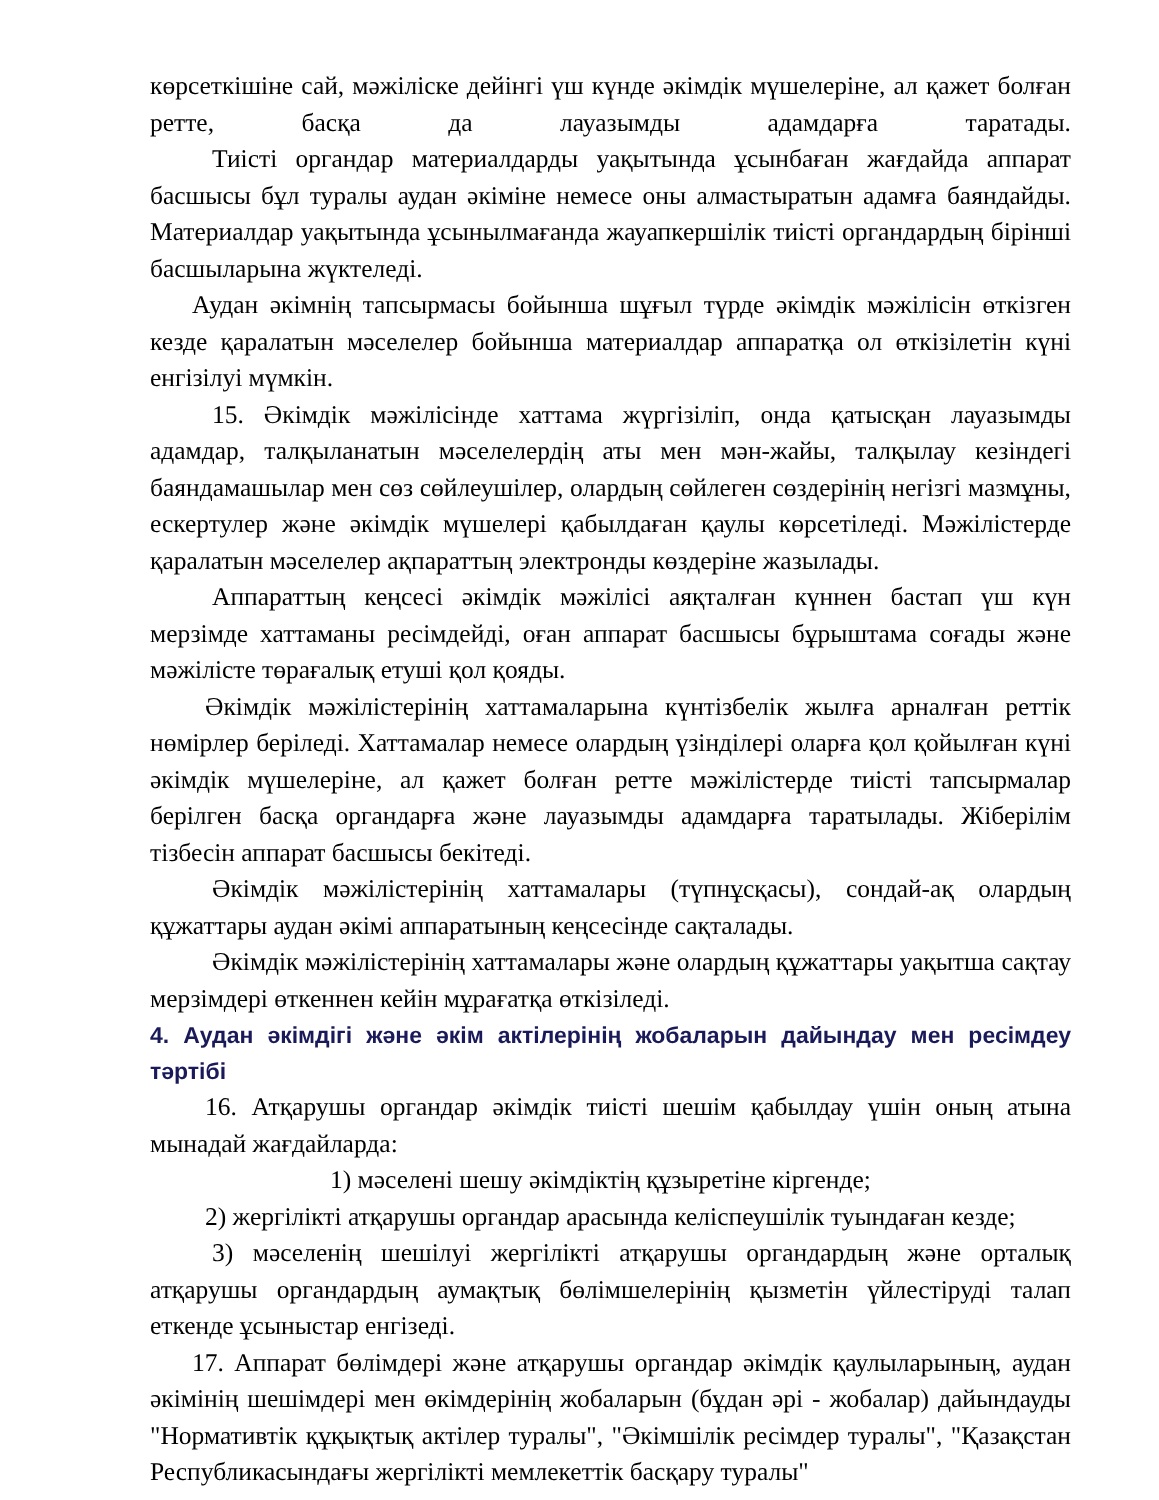көрсеткішіне сай, мәжіліске дейінгі үш күнде әкімдік мүшелеріне, ал қажет болған ретте, басқа да лауазымды адамдарға таратады.
Тиісті органдар материалдарды уақытында ұсынбаған жағдайда аппарат басшысы бұл туралы аудан әкіміне немесе оны алмастыратын адамға баяндайды. Материалдар уақытында ұсынылмағанда жауапкершілік тиісті органдардың бірінші басшыларына жүктеледі.
Аудан әкімнің тапсырмасы бойынша шұғыл түрде әкімдік мәжілісін өткізген кезде қаралатын мәселелер бойынша материалдар аппаратқа ол өткізілетін күні енгізілуі мүмкін.
15. Әкімдік мәжілісінде хаттама жүргізіліп, онда қатысқан лауазымды адамдар, талқыланатын мәселелердің аты мен мән-жайы, талқылау кезіндегі баяндамашылар мен сөз сөйлеушілер, олардың сөйлеген сөздерінің негізгі мазмұны, ескертулер және әкімдік мүшелері қабылдаған қаулы көрсетіледі. Мәжілістерде қаралатын мәселелер ақпараттың электронды көздеріне жазылады.
Аппараттың кеңсесі әкімдік мәжілісі аяқталған күннен бастап үш күн мерзімде хаттаманы ресімдейді, оған аппарат басшысы бұрыштама соғады және мәжілісте төрағалық етуші қол қояды.
Әкімдік мәжілістерінің хаттамаларына күнтізбелік жылға арналған реттік нөмірлер беріледі. Хаттамалар немесе олардың үзінділері оларға қол қойылған күні әкімдік мүшелеріне, ал қажет болған ретте мәжілістерде тиісті тапсырмалар берілген басқа органдарға және лауазымды адамдарға таратылады. Жіберілім тізбесін аппарат басшысы бекітеді.
Әкімдік мәжілістерінің хаттамалары (түпнұсқасы), сондай-ақ олардың құжаттары аудан әкімі аппаратының кеңсесінде сақталады.
Әкімдік мәжілістерінің хаттамалары және олардың құжаттары уақытша сақтау мерзімдері өткеннен кейін мұрағатқа өткізіледі.
4. Аудан әкімдігі және әкім актілерінің жобаларын дайындау мен ресімдеу тәртібі
16. Атқарушы органдар әкімдік тиісті шешім қабылдау үшін оның атына мынадай жағдайларда:
1) мәселені шешу әкімдіктің құзыретіне кіргенде;
2) жергілікті атқарушы органдар арасында келіспеушілік туындаған кезде;
3) мәселенің шешілуі жергілікті атқарушы органдардың және орталық атқарушы органдардың аумақтық бөлімшелерінің қызметін үйлестіруді талап еткенде ұсыныстар енгізеді.
17. Аппарат бөлімдері және атқарушы органдар әкімдік қаулыларының, аудан әкімінің шешімдері мен өкімдерінің жобаларын (бұдан әрі - жобалар) дайындауды "Нормативтік құқықтық актілер туралы", "Әкімшілік ресімдер туралы", "Қазақстан Республикасындағы жергілікті мемлекеттік басқару туралы"